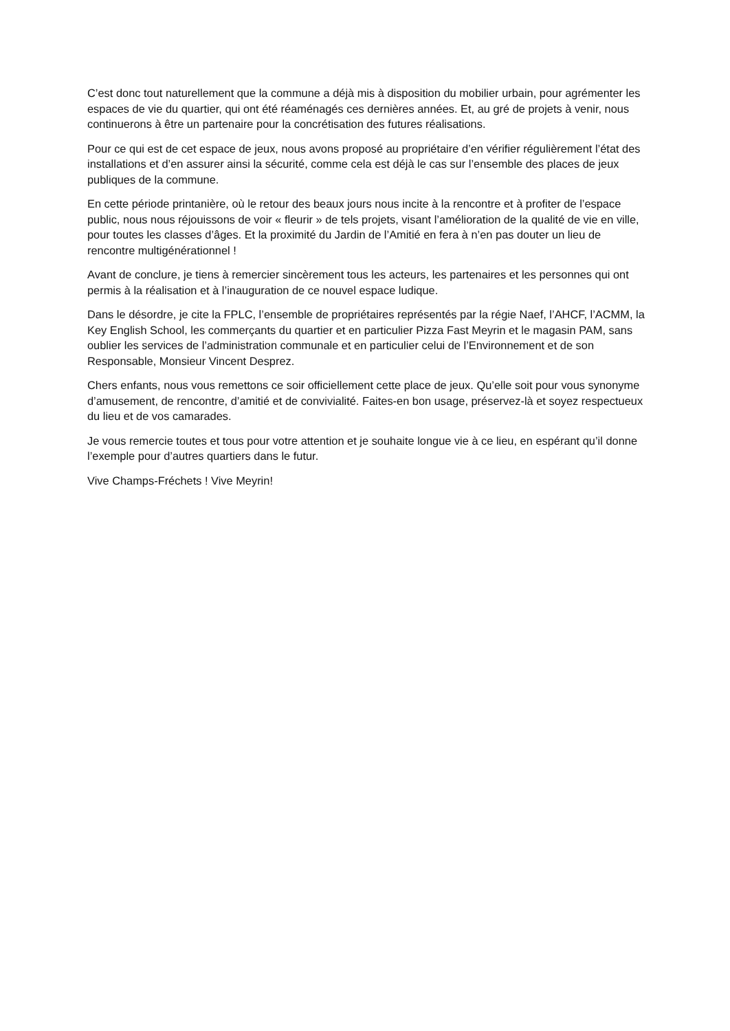C’est donc tout naturellement que la commune a déjà mis à disposition du mobilier urbain, pour agrémenter les espaces de vie du quartier, qui ont été réaménagés ces dernières années. Et, au gré de projets à venir, nous continuerons à être un partenaire pour la concrétisation des futures réalisations.
Pour ce qui est de cet espace de jeux, nous avons proposé au propriétaire d’en vérifier régulièrement l’état des installations et d’en assurer ainsi la sécurité, comme cela est déjà le cas sur l’ensemble des places de jeux publiques de la commune.
En cette période printanière, où le retour des beaux jours nous incite à la rencontre et à profiter de l’espace public, nous nous réjouissons de voir « fleurir » de tels projets, visant l’amélioration de la qualité de vie en ville, pour toutes les classes d’âges. Et la proximité du Jardin de l’Amitié en fera à n’en pas douter un lieu de rencontre multigénérationnel !
Avant de conclure, je tiens à remercier sincèrement tous les acteurs, les partenaires et les personnes qui ont permis à la réalisation et à l’inauguration de ce nouvel espace ludique.
Dans le désordre, je cite la FPLC, l’ensemble de propriétaires représentés par la régie Naef, l’AHCF, l’ACMM, la Key English School, les commerçants du quartier et en particulier Pizza Fast Meyrin et le magasin PAM, sans oublier les services de l’administration communale et en particulier celui de l’Environnement et de son Responsable, Monsieur Vincent Desprez.
Chers enfants, nous vous remettons ce soir officiellement cette place de jeux. Qu’elle soit pour vous synonyme d’amusement, de rencontre, d’amitié et de convivialité. Faites-en bon usage, préservez-là et soyez respectueux du lieu et de vos camarades.
Je vous remercie toutes et tous pour votre attention et je souhaite longue vie à ce lieu, en espérant qu’il donne l’exemple pour d’autres quartiers dans le futur.
Vive Champs-Fréchets ! Vive Meyrin!